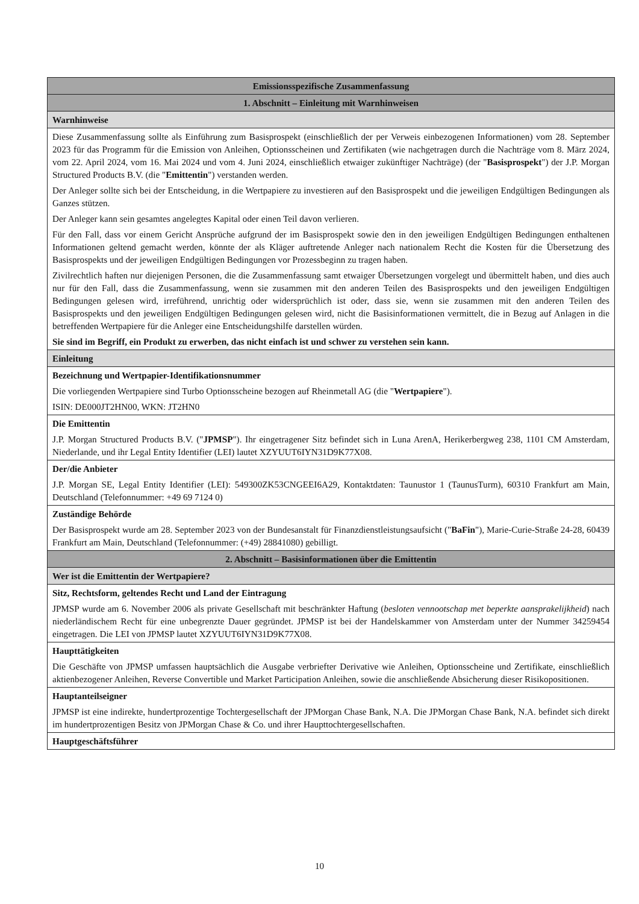| Emissionsspezifische Zusammenfassung |
| 1. Abschnitt – Einleitung mit Warnhinweisen |
| Warnhinweise |
| Diese Zusammenfassung sollte als Einführung zum Basisprospekt (einschließlich der per Verweis einbezogenen Informationen) vom 28. September 2023 für das Programm für die Emission von Anleihen, Optionsscheinen und Zertifikaten (wie nachgetragen durch die Nachträge vom 8. März 2024, vom 22. April 2024, vom 16. Mai 2024 und vom 4. Juni 2024, einschließlich etwaiger zukünftiger Nachträge) (der " Basisprospekt ") der J.P. Morgan Structured Products B.V. (die " Emittentin ") verstanden werden. Der Anleger sollte sich bei der Entscheidung, in die Wertpapiere zu investieren auf den Basisprospekt und die jeweiligen Endgültigen Bedingungen als Ganzes stützen. Der Anleger kann sein gesamtes angelegtes Kapital oder einen Teil davon verlieren. Für den Fall, dass vor einem Gericht Ansprüche aufgrund der im Basisprospekt sowie den in den jeweiligen Endgültigen Bedingungen enthaltenen Informationen geltend gemacht werden, könnte der als Kläger auftretende Anleger nach nationalem Recht die Kosten für die Übersetzung des Basisprospekts und der jeweiligen Endgültigen Bedingungen vor Prozessbeginn zu tragen haben. Zivilrechtlich haften nur diejenigen Personen, die die Zusammenfassung samt etwaiger Übersetzungen vorgelegt und übermittelt haben, und dies auch nur für den Fall, dass die Zusammenfassung, wenn sie zusammen mit den anderen Teilen des Basisprospekts und den jeweiligen Endgültigen Bedingungen gelesen wird, irreführend, unrichtig oder widersprüchlich ist oder, dass sie, wenn sie zusammen mit den anderen Teilen des Basisprospekts und den jeweiligen Endgültigen Bedingungen gelesen wird, nicht die Basisinformationen vermittelt, die in Bezug auf Anlagen in die betreffenden Wertpapiere für die Anleger eine Entscheidungshilfe darstellen würden. Sie sind im Begriff, ein Produkt zu erwerben, das nicht einfach ist und schwer zu verstehen sein kann. |
| Einleitung |
| Bezeichnung und Wertpapier-Identifikationsnummer Die vorliegenden Wertpapiere sind Turbo Optionsscheine bezogen auf Rheinmetall AG (die " Wertpapiere "). ISIN: DE000JT2HN00, WKN: JT2HN0 |
| Die Emittentin J.P. Morgan Structured Products B.V. (" JPMSP "). Ihr eingetragener Sitz befindet sich in Luna ArenA, Herikerbergweg 238, 1101 CM Amsterdam, Niederlande, und ihr Legal Entity Identifier (LEI) lautet XZYUUT6IYN31D9K77X08. |
| Der/die Anbieter J.P. Morgan SE, Legal Entity Identifier (LEI): 549300ZK53CNGEEI6A29, Kontaktdaten: Taunustor 1 (TaunusTurm), 60310 Frankfurt am Main, Deutschland (Telefonnummer: +49 69 7124 0) |
| Zuständige Behörde Der Basisprospekt wurde am 28. September 2023 von der Bundesanstalt für Finanzdienstleistungsaufsicht (" BaFin "), Marie-Curie-Straße 24-28, 60439 Frankfurt am Main, Deutschland (Telefonnummer: (+49) 28841080) gebilligt. |
| 2. Abschnitt – Basisinformationen über die Emittentin |
| Wer ist die Emittentin der Wertpapiere? |
| Sitz, Rechtsform, geltendes Recht und Land der Eintragung JPMSP wurde am 6. November 2006 als private Gesellschaft mit beschränkter Haftung ( besloten vennootschap met beperkte aansprakelijkheid ) nach niederländischem Recht für eine unbegrenzte Dauer gegründet. JPMSP ist bei der Handelskammer von Amsterdam unter der Nummer 34259454 eingetragen. Die LEI von JPMSP lautet XZYUUT6IYN31D9K77X08. |
| Haupttätigkeiten Die Geschäfte von JPMSP umfassen hauptsächlich die Ausgabe verbriefter Derivative wie Anleihen, Optionsscheine und Zertifikate, einschließlich aktienbezogener Anleihen, Reverse Convertible und Market Participation Anleihen, sowie die anschließende Absicherung dieser Risikopositionen. |
| Hauptanteilseigner JPMSP ist eine indirekte, hundertprozentige Tochtergesellschaft der JPMorgan Chase Bank, N.A. Die JPMorgan Chase Bank, N.A. befindet sich direkt im hundertprozentigen Besitz von JPMorgan Chase & Co. und ihrer Haupttochtergesellschaften. |
| Hauptgeschäftsführer |
10